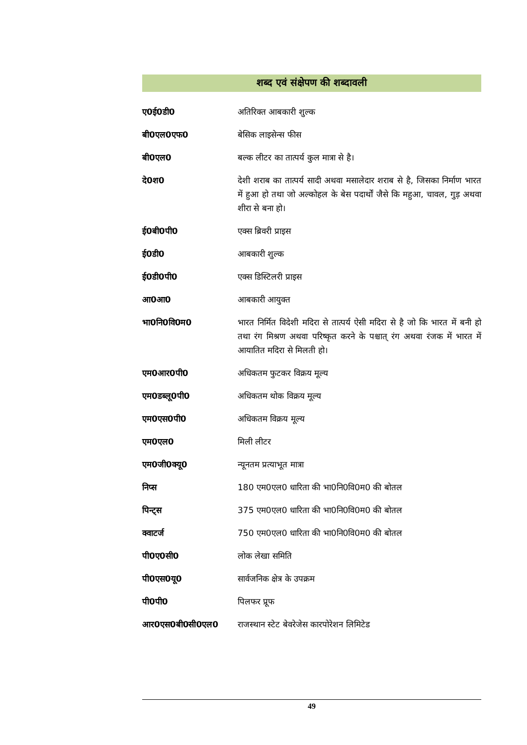शब्द एवं संक्षेपण की शब्दावली
| ए0ई0डी0 | अतिरिक्त आबकारी शुल्क |
| बी0एल0एफ0 | बेसिक लाइसेन्स फीस |
| बी0एल0 | बल्क लीटर का तात्पर्य कुल मात्रा से है। |
| दे0श0 | देशी शराब का तात्पर्य सादी अथवा मसालेदार शराब से है, जिसका निर्माण भारत में हुआ हो तथा जो अल्कोहल के बेस पदार्थों जैसे कि महुआ, चावल, गुड़ अथवा शीरा से बना हो। |
| ई0बी0पी0 | एक्स ब्रिवरी प्राइस |
| ई0डी0 | आबकारी शुल्क |
| ई0डी0पी0 | एक्स डिस्टिलरी प्राइस |
| आ0आ0 | आबकारी आयुक्त |
| भा0नि0वि0म0 | भारत निर्मित विदेशी मदिरा से तात्पर्य ऐसी मदिरा से है जो कि भारत में बनी हो तथा रंग मिश्रण अथवा परिष्कृत करने के पश्चात् रंग अथवा रंजक में भारत में आयातित मदिरा से मिलती हो। |
| एम0आर0पी0 | अधिकतम फुटकर विक्रय मूल्य |
| एम0डब्लू0पी0 | अधिकतम थोक विक्रय मूल्य |
| एम0एस0पी0 | अधिकतम विक्रय मूल्य |
| एम0एल0 | मिली लीटर |
| एम0जी0क्यू0 | न्यूनतम प्रत्याभूत मात्रा |
| निप्स | 180 एम0एल0 धारिता की भा0नि0वि0म0 की बोतल |
| पिन्ट्स | 375 एम0एल0 धारिता की भा0नि0वि0म0 की बोतल |
| क्वाटर्ज | 750 एम0एल0 धारिता की भा0नि0वि0म0 की बोतल |
| पी0ए0सी0 | लोक लेखा समिति |
| पी0एस0यू0 | सार्वजनिक क्षेत्र के उपक्रम |
| पी0पी0 | पिलफर प्रूफ |
| आर0एस0बी0सी0एल0 | राजस्थान स्टेट बेवरेजेस कारपोरेशन लिमिटेड |
49